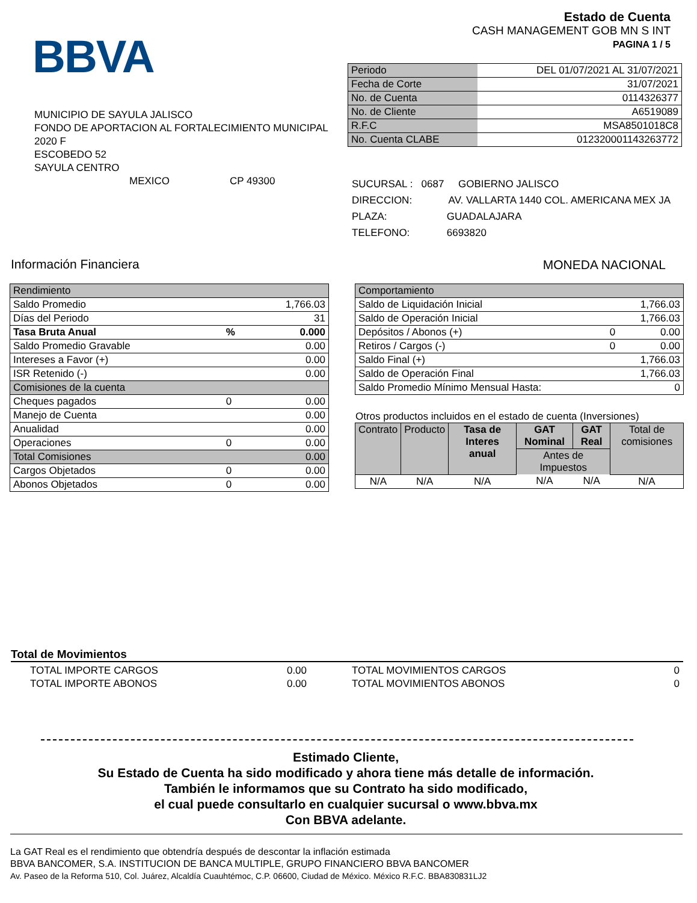BBVA
Estado de Cuenta
CASH MANAGEMENT GOB MN S INT
PAGINA 1 / 5
| Periodo | DEL 01/07/2021 AL 31/07/2021 |
| Fecha de Corte | 31/07/2021 |
| No. de Cuenta | 0114326377 |
| No. de Cliente | A6519089 |
| R.F.C | MSA8501018C8 |
| No. Cuenta CLABE | 012320001143263772 |
MUNICIPIO DE SAYULA JALISCO
FONDO DE APORTACION AL FORTALECIMIENTO MUNICIPAL
2020 F
ESCOBEDO 52
SAYULA CENTRO
MEXICO CP 49300
SUCURSAL : 0687 GOBIERNO JALISCO
DIRECCION: AV. VALLARTA 1440 COL. AMERICANA MEX JA
PLAZA: GUADALAJARA
TELEFONO: 6693820
Información Financiera MONEDA NACIONAL
| Rendimiento | | |
| Saldo Promedio | | 1,766.03 |
| Días del Periodo | | 31 |
| Tasa Bruta Anual | % | 0.000 |
| Saldo Promedio Gravable | | 0.00 |
| Intereses a Favor (+) | | 0.00 |
| ISR Retenido (-) | | 0.00 |
| Comisiones de la cuenta | | |
| Cheques pagados | 0 | 0.00 |
| Manejo de Cuenta | | 0.00 |
| Anualidad | | 0.00 |
| Operaciones | 0 | 0.00 |
| Total Comisiones | | 0.00 |
| Cargos Objetados | 0 | 0.00 |
| Abonos Objetados | 0 | 0.00 |
| Comportamiento | | |
| Saldo de Liquidación Inicial | | 1,766.03 |
| Saldo de Operación Inicial | | 1,766.03 |
| Depósitos / Abonos (+) | 0 | 0.00 |
| Retiros / Cargos (-) | 0 | 0.00 |
| Saldo Final (+) | | 1,766.03 |
| Saldo de Operación Final | | 1,766.03 |
| Saldo Promedio Mínimo Mensual Hasta: | | 0 |
Otros productos incluidos en el estado de cuenta (Inversiones)
| Contrato | Producto | Tasa de Interes anual | GAT Nominal | GAT Real | Total de comisiones |
| | | | Antes de Impuestos | | |
| N/A | N/A | N/A | N/A | N/A | N/A |
Total de Movimientos
| TOTAL IMPORTE CARGOS | 0.00 | TOTAL MOVIMIENTOS CARGOS | 0 |
| TOTAL IMPORTE ABONOS | 0.00 | TOTAL MOVIMIENTOS ABONOS | 0 |
Estimado Cliente,
Su Estado de Cuenta ha sido modificado y ahora tiene más detalle de información.
También le informamos que su Contrato ha sido modificado,
el cual puede consultarlo en cualquier sucursal o www.bbva.mx
Con BBVA adelante.
La GAT Real es el rendimiento que obtendría después de descontar la inflación estimada
BBVA BANCOMER, S.A. INSTITUCION DE BANCA MULTIPLE, GRUPO FINANCIERO BBVA BANCOMER
Av. Paseo de la Reforma 510, Col. Juárez, Alcaldía Cuauhtémoc, C.P. 06600, Ciudad de México. México R.F.C. BBA830831LJ2